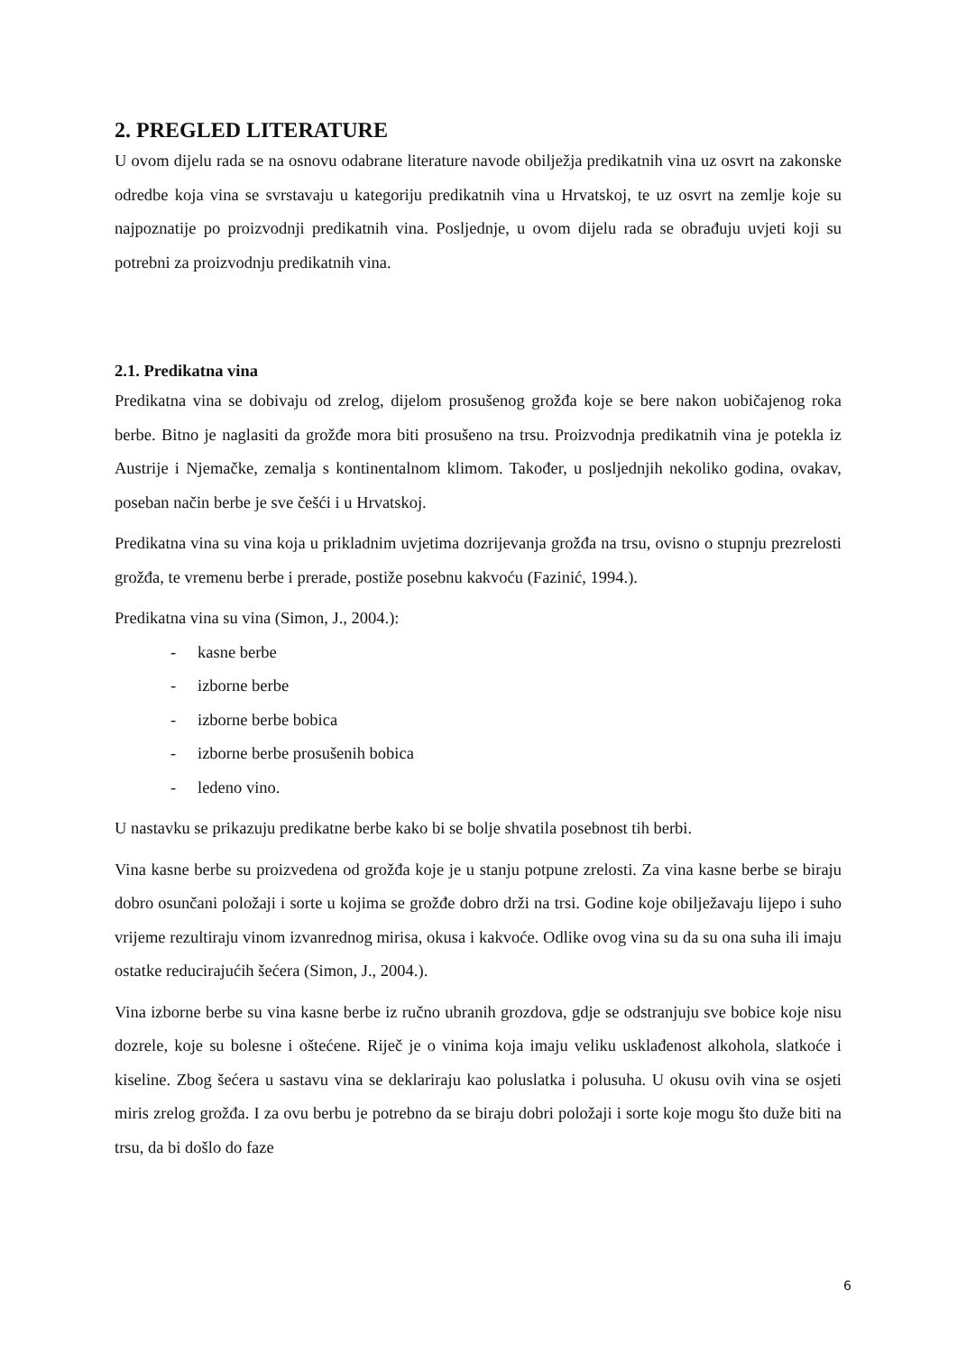2. PREGLED LITERATURE
U ovom dijelu rada se na osnovu odabrane literature navode obilježja predikatnih vina uz osvrt na zakonske odredbe koja vina se svrstavaju u kategoriju predikatnih vina u Hrvatskoj, te uz osvrt na zemlje koje su najpoznatije po proizvodnji predikatnih vina. Posljednje, u ovom dijelu rada se obrađuju uvjeti koji su potrebni za proizvodnju predikatnih vina.
2.1. Predikatna vina
Predikatna vina se dobivaju od zrelog, dijelom prosušenog grožđa koje se bere nakon uobičajenog roka berbe. Bitno je naglasiti da grožđe mora biti prosušeno na trsu. Proizvodnja predikatnih vina je potekla iz Austrije i Njemačke, zemalja s kontinentalnom klimom. Također, u posljednjih nekoliko godina, ovakav, poseban način berbe je sve češći i u Hrvatskoj.
Predikatna vina su vina koja u prikladnim uvjetima dozrijevanja grožđa na trsu, ovisno o stupnju prezrelosti grožđa, te vremenu berbe i prerade, postiže posebnu kakvoću (Fazinić, 1994.).
Predikatna vina su vina (Simon, J., 2004.):
- kasne berbe
- izborne berbe
- izborne berbe bobica
- izborne berbe prosušenih bobica
- ledeno vino.
U nastavku se prikazuju predikatne berbe kako bi se bolje shvatila posebnost tih berbi.
Vina kasne berbe su proizvedena od grožđa koje je u stanju potpune zrelosti. Za vina kasne berbe se biraju dobro osunčani položaji i sorte u kojima se grožđe dobro drži na trsi. Godine koje obilježavaju lijepo i suho vrijeme rezultiraju vinom izvanrednog mirisa, okusa i kakvoće. Odlike ovog vina su da su ona suha ili imaju ostatke reducirajućih šećera (Simon, J., 2004.).
Vina izborne berbe su vina kasne berbe iz ručno ubranih grozdova, gdje se odstranjuju sve bobice koje nisu dozrele, koje su bolesne i oštećene. Riječ je o vinima koja imaju veliku usklađenost alkohola, slatkoće i kiseline. Zbog šećera u sastavu vina se deklariraju kao poluslatka i polusuha. U okusu ovih vina se osjeti miris zrelog grožđa. I za ovu berbu je potrebno da se biraju dobri položaji i sorte koje mogu što duže biti na trsu, da bi došlo do faze
6